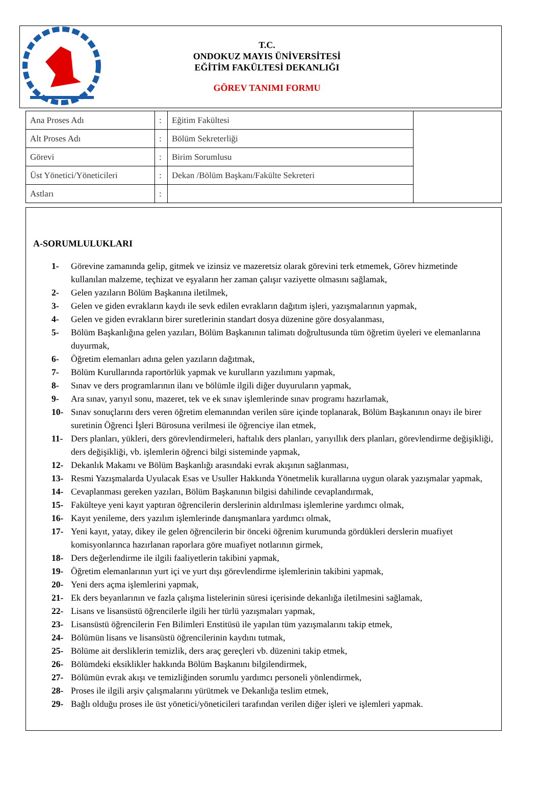T.C.
ONDOKUZ MAYIS ÜNİVERSİTESİ
EĞİTİM FAKÜLTESİ DEKANLIĞI
GÖREV TANIMI FORMU
| Ana Proses Adı | : | Eğitim Fakültesi | |
| Alt Proses Adı | : | Bölüm Sekreterliği | |
| Görevi | : | Birim Sorumlusu | |
| Üst Yönetici/Yöneticileri | : | Dekan /Bölüm Başkanı/Fakülte Sekreteri | |
| Astları | : | | |
A-SORUMLULUKLARI
1- Görevine zamanında gelip, gitmek ve izinsiz ve mazeretsiz olarak görevini terk etmemek, Görev hizmetinde kullanılan malzeme, teçhizat ve eşyaların her zaman çalışır vaziyette olmasını sağlamak,
2- Gelen yazıların Bölüm Başkanına iletilmek,
3- Gelen ve giden evrakların kaydı ile sevk edilen evrakların dağıtım işleri, yazışmalarının yapmak,
4- Gelen ve giden evrakların birer suretlerinin standart dosya düzenine göre dosyalanması,
5- Bölüm Başkanlığına gelen yazıları, Bölüm Başkanının talimatı doğrultusunda tüm öğretim üyeleri ve elemanlarına duyurmak,
6- Öğretim elemanları adına gelen yazıların dağıtmak,
7- Bölüm Kurullarında raportörlük yapmak ve kurulların yazılımını yapmak,
8- Sınav ve ders programlarının ilanı ve bölümle ilgili diğer duyuruların yapmak,
9- Ara sınav, yarıyıl sonu, mazeret, tek ve ek sınav işlemlerinde sınav programı hazırlamak,
10- Sınav sonuçlarını ders veren öğretim elemanından verilen süre içinde toplanarak, Bölüm Başkanının onayı ile birer suretinin Öğrenci İşleri Bürosuna verilmesi ile öğrenciye ilan etmek,
11- Ders planları, yükleri, ders görevlendirmeleri, haftalık ders planları, yarıyıllık ders planları, görevlendirme değişikliği, ders değişikliği, vb. işlemlerin öğrenci bilgi sisteminde yapmak,
12- Dekanlık Makamı ve Bölüm Başkanlığı arasındaki evrak akışının sağlanması,
13- Resmi Yazışmalarda Uyulacak Esas ve Usuller Hakkında Yönetmelik kurallarına uygun olarak yazışmalar yapmak,
14- Cevaplanması gereken yazıları, Bölüm Başkanının bilgisi dahilinde cevaplandırmak,
15- Fakülteye yeni kayıt yaptıran öğrencilerin derslerinin aldırılması işlemlerine yardımcı olmak,
16- Kayıt yenileme, ders yazılım işlemlerinde danışmanlara yardımcı olmak,
17- Yeni kayıt, yatay, dikey ile gelen öğrencilerin bir önceki öğrenim kurumunda gördükleri derslerin muafiyet komisyonlarınca hazırlanan raporlara göre muafiyet notlarının girmek,
18- Ders değerlendirme ile ilgili faaliyetlerin takibini yapmak,
19- Öğretim elemanlarının yurt içi ve yurt dışı görevlendirme işlemlerinin takibini yapmak,
20- Yeni ders açma işlemlerini yapmak,
21- Ek ders beyanlarının ve fazla çalışma listelerinin süresi içerisinde dekanlığa iletilmesini sağlamak,
22- Lisans ve lisansüstü öğrencilerle ilgili her türlü yazışmaları yapmak,
23- Lisansüstü öğrencilerin Fen Bilimleri Enstitüsü ile yapılan tüm yazışmalarını takip etmek,
24- Bölümün lisans ve lisansüstü öğrencilerinin kaydını tutmak,
25- Bölüme ait dersliklerin temizlik, ders araç gereçleri vb. düzenini takip etmek,
26- Bölümdeki eksiklikler hakkında Bölüm Başkanını bilgilendirmek,
27- Bölümün evrak akışı ve temizliğinden sorumlu yardımcı personeli yönlendirmek,
28- Proses ile ilgili arşiv çalışmalarını yürütmek ve Dekanlığa teslim etmek,
29- Bağlı olduğu proses ile üst yönetici/yöneticileri tarafından verilen diğer işleri ve işlemleri yapmak.